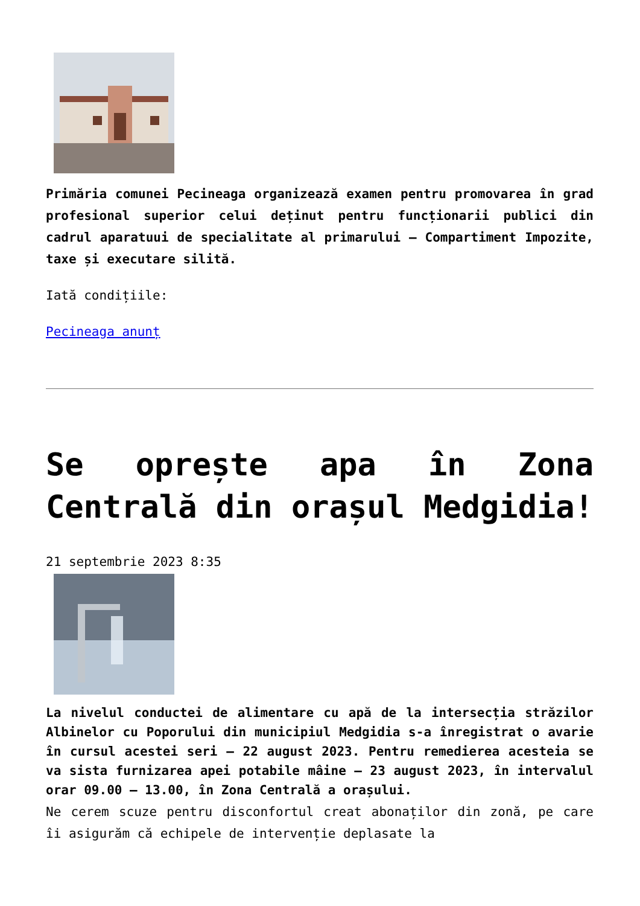Primăria comunei Pecineaga organizează examen pentru promovarea în grad profesional superior celui deținut pentru funcționarii publici din cadrul aparatuui de specialitate al primarului – Compartiment Impozite, taxe și executare silită.
Iată condițiile:
Pecineaga anunț
Se oprește apa în Zona Centrală din orașul Medgidia!
21 septembrie 2023 8:35
La nivelul conductei de alimentare cu apă de la intersecția străzilor Albinelor cu Poporului din municipiul Medgidia s-a înregistrat o avarie în cursul acestei seri – 22 august 2023. Pentru remedierea acesteia se va sista furnizarea apei potabile mâine – 23 august 2023, în intervalul orar 09.00 – 13.00, în Zona Centrală a orașului.
Ne cerem scuze pentru disconfortul creat abonaților din zonă, pe care îi asigurăm că echipele de intervenție deplasate la